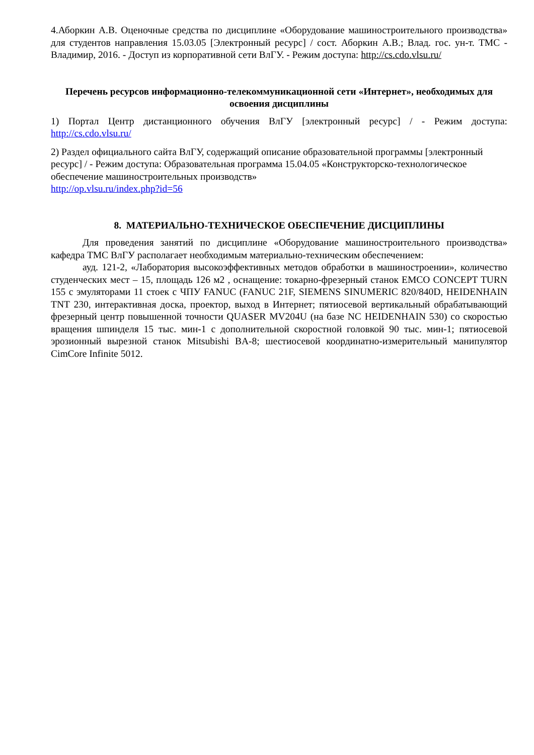4.Аборкин А.В. Оценочные средства по дисциплине «Оборудование машиностроительного производства» для студентов направления 15.03.05 [Электронный ресурс] / сост. Аборкин А.В.; Влад. гос. ун-т. ТМС - Владимир, 2016. - Доступ из корпоративной сети ВлГУ. - Режим доступа: http://cs.cdo.vlsu.ru/
Перечень ресурсов информационно-телекоммуникационной сети «Интернет», необходимых для освоения дисциплины
1) Портал Центр дистанционного обучения ВлГУ [электронный ресурс] / - Режим доступа: http://cs.cdo.vlsu.ru/
2) Раздел официального сайта ВлГУ, содержащий описание образовательной программы [электронный ресурс] / - Режим доступа: Образовательная программа 15.04.05 «Конструкторско-технологическое обеспечение машиностроительных производств»
http://op.vlsu.ru/index.php?id=56
8. МАТЕРИАЛЬНО-ТЕХНИЧЕСКОЕ ОБЕСПЕЧЕНИЕ ДИСЦИПЛИНЫ
Для проведения занятий по дисциплине «Оборудование машиностроительного производства» кафедра ТМС ВлГУ располагает необходимым материально-техническим обеспечением:
ауд. 121-2, «Лаборатория высокоэффективных методов обработки в машиностроении», количество студенческих мест – 15, площадь 126 м2 , оснащение: токарно-фрезерный станок EMCO CONCEPT TURN 155 с эмуляторами 11 стоек с ЧПУ FANUC (FANUC 21F, SIEMENS SINUMERIC 820/840D, HEIDENHAIN TNT 230, интерактивная доска, проектор, выход в Интернет; пятиосевой вертикальный обрабатывающий фрезерный центр повышенной точности QUASER MV204U (на базе NC HEIDENHAIN 530) со скоростью вращения шпинделя 15 тыс. мин-1 с дополнительной скоростной головкой 90 тыс. мин-1; пятиосевой эрозионный вырезной станок Mitsubishi BA-8; шестиосевой координатно-измерительный манипулятор CimCore Infinite 5012.